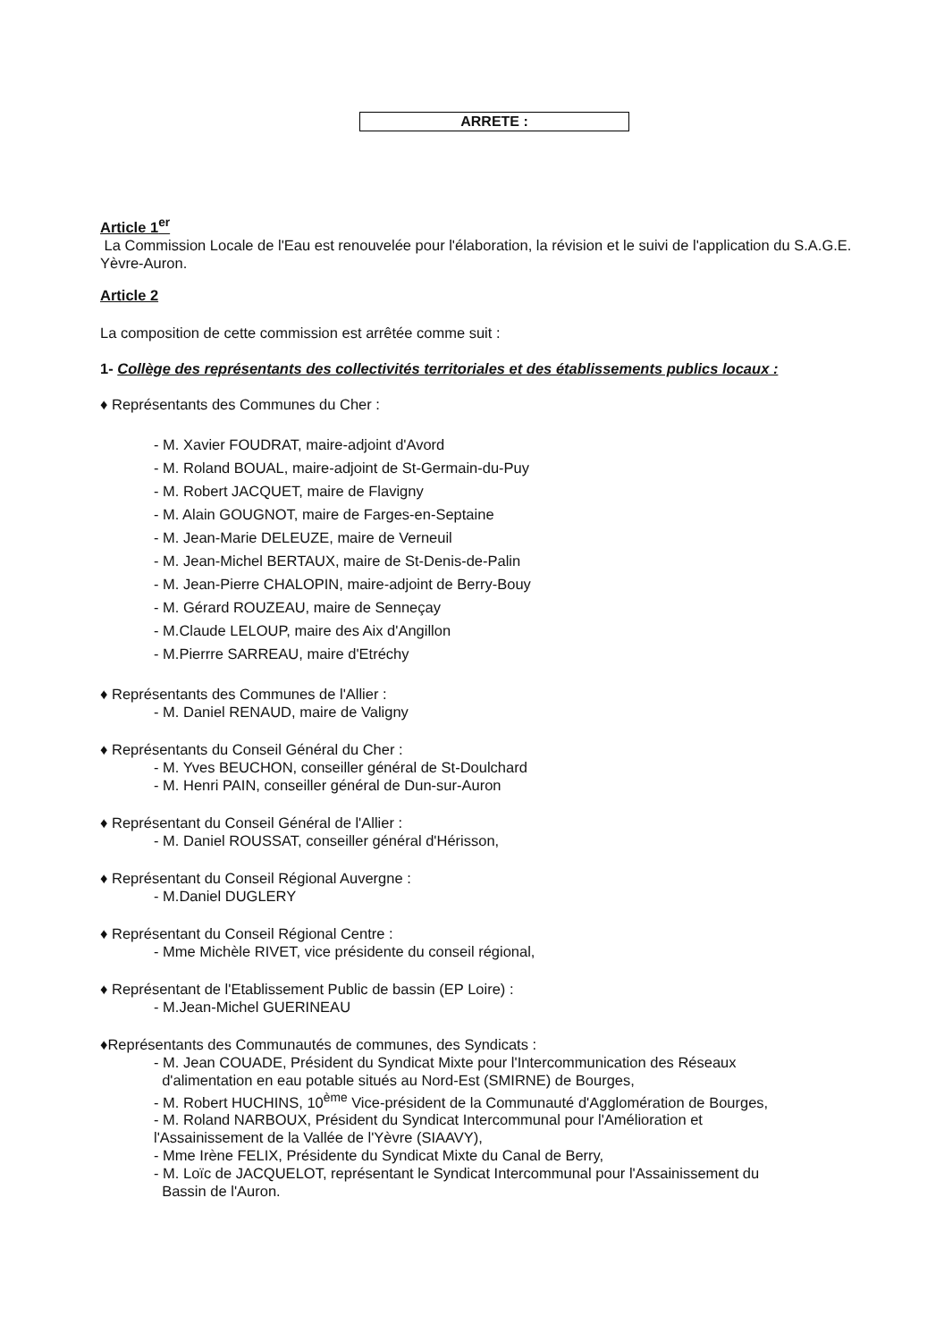ARRETE :
Article 1<sup>er</sup>
La Commission Locale de l'Eau est renouvelée pour l'élaboration, la révision et le suivi de l'application du S.A.G.E. Yèvre-Auron.
Article 2
La composition de cette commission est arrêtée comme suit :
1- Collège des représentants des collectivités territoriales et des établissements publics locaux :
♦ Représentants des Communes du Cher :
- M. Xavier FOUDRAT, maire-adjoint d'Avord
- M. Roland BOUAL, maire-adjoint de St-Germain-du-Puy
- M. Robert JACQUET, maire de Flavigny
- M. Alain GOUGNOT, maire de Farges-en-Septaine
- M. Jean-Marie DELEUZE, maire de Verneuil
- M. Jean-Michel BERTAUX, maire de St-Denis-de-Palin
- M. Jean-Pierre CHALOPIN, maire-adjoint de Berry-Bouy
- M. Gérard ROUZEAU, maire de Senneçay
- M.Claude LELOUP, maire des Aix d'Angillon
- M.Pierrre SARREAU, maire d'Etréchy
♦ Représentants des Communes de l'Allier :
- M. Daniel RENAUD, maire de Valigny
♦ Représentants du Conseil Général du Cher :
- M. Yves BEUCHON, conseiller général de St-Doulchard
- M. Henri PAIN, conseiller général de Dun-sur-Auron
♦ Représentant du Conseil Général de l'Allier :
- M. Daniel ROUSSAT, conseiller général d'Hérisson,
♦ Représentant du Conseil Régional Auvergne :
- M.Daniel DUGLERY
♦ Représentant du Conseil Régional Centre :
- Mme Michèle RIVET, vice présidente du conseil régional,
♦ Représentant de l'Etablissement Public de bassin (EP Loire) :
- M.Jean-Michel GUERINEAU
♦Représentants des Communautés de communes, des Syndicats :
- M. Jean COUADE, Président du Syndicat Mixte pour l'Intercommunication des Réseaux
d'alimentation en eau potable situés au Nord-Est (SMIRNE) de Bourges,
- M. Robert HUCHINS, 10<sup>ème</sup> Vice-président de la Communauté d'Agglomération de Bourges,
- M. Roland NARBOUX, Président du Syndicat Intercommunal pour l'Amélioration et
l'Assainissement de la Vallée de l'Yèvre (SIAAVY),
- Mme Irène FELIX, Présidente du Syndicat Mixte du Canal de Berry,
- M. Loïc de JACQUELOT, représentant le Syndicat Intercommunal pour l'Assainissement du
Bassin de l'Auron.